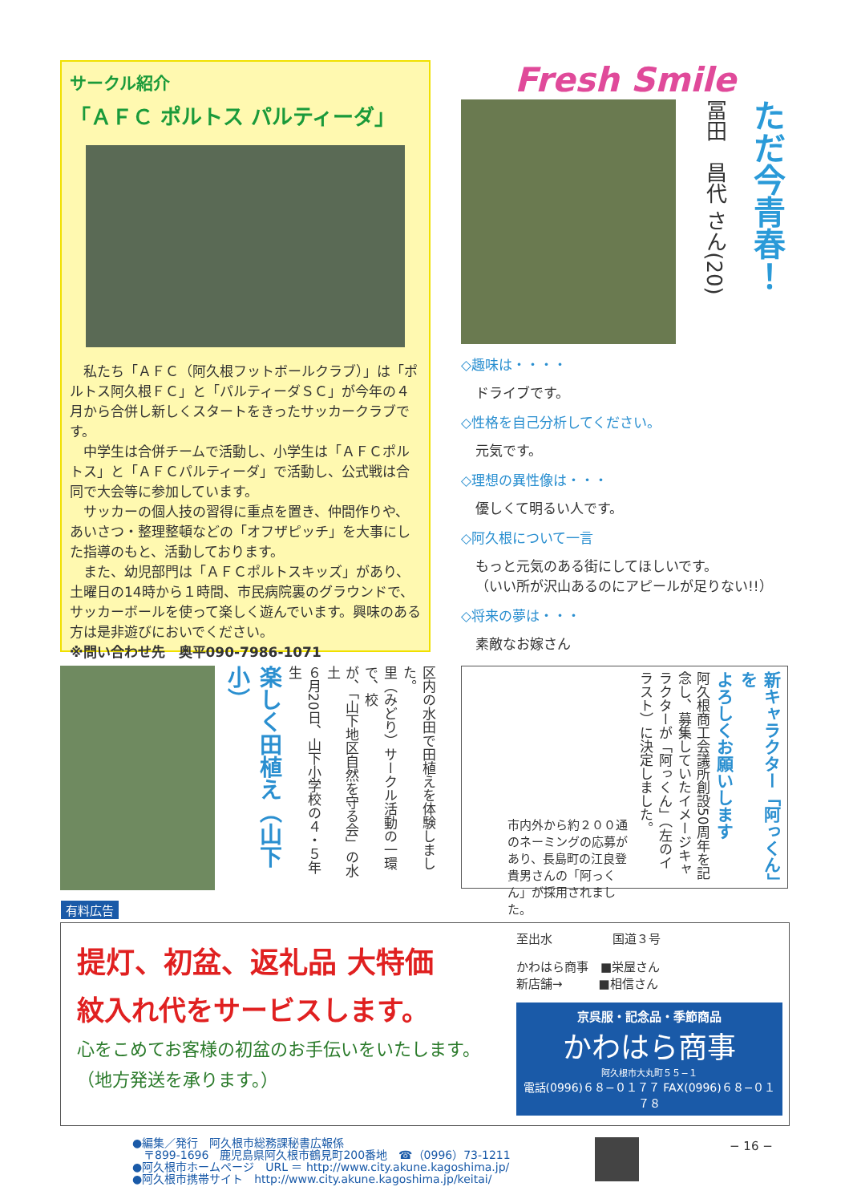サークル紹介
「ＡＦＣ ポルトス パルティーダ」
　私たち「ＡＦＣ（阿久根フットボールクラブ）」は「ポルトス阿久根ＦＣ」と「パルティーダＳＣ」が今年の４月から合併し新しくスタートをきったサッカークラブです。
　中学生は合併チームで活動し、小学生は「ＡＦＣポルトス」と「ＡＦＣパルティーダ」で活動し、公式戦は合同で大会等に参加しています。
　サッカーの個人技の習得に重点を置き、仲間作りや、あいさつ・整理整頓などの「オフザピッチ」を大事にした指導のもと、活動しております。
　また、幼児部門は「ＡＦＣポルトスキッズ」があり、土曜日の14時から１時間、市民病院裏のグラウンドで、サッカーボールを使って楽しく遊んでいます。興味のある方は是非遊びにおいでください。
※問い合わせ先　奥平090-7986-1071
Fresh Smile
冨田　昌代 さん(20)
ただ今青春！
◇趣味は・・・・
ドライブです。
◇性格を自己分析してください。
元気です。
◇理想の異性像は・・・
優しくて明るい人です。
◇阿久根について一言
もっと元気のある街にしてほしいです。
（いい所が沢山あるのにアピールが足りない!!）
◇将来の夢は・・・
素敵なお嫁さん
区内の水田で田植えを体験しました。
里（みどり）サークル活動の一環で、校
が、「山下地区自然を守る会」の水土
６月20日、山下小学校の４・５年生
楽しく田植え（山下小）
新キャラクター「阿っくん」を
よろしくお願いします
阿久根商工会議所創設50周年を記念し、募集していたイメージキャラクターが「阿っくん」（左のイラスト）に決定しました。
市内外から約２００通のネーミングの応募があり、長島町の江良登貴男さんの「阿っくん」が採用されました。
有料広告
提灯、初盆、返礼品 大特価
紋入れ代をサービスします。
心をこめてお客様の初盆のお手伝いをいたします。（地方発送を承ります。）
至出水　　　　　国道３号
かわはら商事　■栄屋さん
新店舗→　　　■相信さん
京呉服・記念品・季節商品
かわはら商事
阿久根市大丸町５５−１
電話(0996)６８−０１７７ FAX(0996)６８−０１７８
●編集／発行　阿久根市総務課秘書広報係
　〒899-1696　鹿児島県阿久根市鶴見町200番地　☎（0996）73-1211
●阿久根市ホームページ　URL ＝ http://www.city.akune.kagoshima.jp/
●阿久根市携帯サイト　http://www.city.akune.kagoshima.jp/keitai/
− 16 −